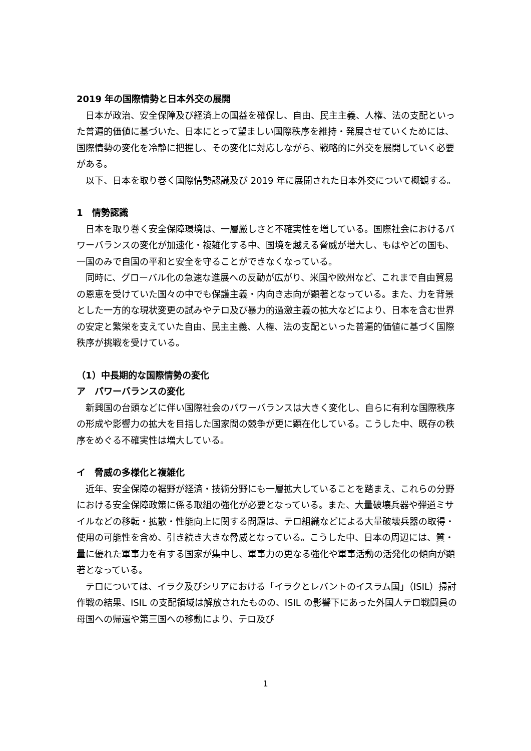2019 年の国際情勢と日本外交の展開
日本が政治、安全保障及び経済上の国益を確保し、自由、民主主義、人権、法の支配といった普遍的価値に基づいた、日本にとって望ましい国際秩序を維持・発展させていくためには、国際情勢の変化を冷静に把握し、その変化に対応しながら、戦略的に外交を展開していく必要がある。
以下、日本を取り巻く国際情勢認識及び 2019 年に展開された日本外交について概観する。
1　情勢認識
日本を取り巻く安全保障環境は、一層厳しさと不確実性を増している。国際社会におけるパワーバランスの変化が加速化・複雑化する中、国境を越える脅威が増大し、もはやどの国も、一国のみで自国の平和と安全を守ることができなくなっている。
同時に、グローバル化の急速な進展への反動が広がり、米国や欧州など、これまで自由貿易の恩恵を受けていた国々の中でも保護主義・内向き志向が顕著となっている。また、力を背景とした一方的な現状変更の試みやテロ及び暴力的過激主義の拡大などにより、日本を含む世界の安定と繁栄を支えていた自由、民主主義、人権、法の支配といった普遍的価値に基づく国際秩序が挑戦を受けている。
（1）中長期的な国際情勢の変化
ア　パワーバランスの変化
新興国の台頭などに伴い国際社会のパワーバランスは大きく変化し、自らに有利な国際秩序の形成や影響力の拡大を目指した国家間の競争が更に顕在化している。こうした中、既存の秩序をめぐる不確実性は増大している。
イ　脅威の多様化と複雑化
近年、安全保障の裾野が経済・技術分野にも一層拡大していることを踏まえ、これらの分野における安全保障政策に係る取組の強化が必要となっている。また、大量破壊兵器や弾道ミサイルなどの移転・拡散・性能向上に関する問題は、テロ組織などによる大量破壊兵器の取得・使用の可能性を含め、引き続き大きな脅威となっている。こうした中、日本の周辺には、質・量に優れた軍事力を有する国家が集中し、軍事力の更なる強化や軍事活動の活発化の傾向が顕著となっている。
テロについては、イラク及びシリアにおける「イラクとレバントのイスラム国」（ISIL）掃討作戦の結果、ISIL の支配領域は解放されたものの、ISIL の影響下にあった外国人テロ戦闘員の母国への帰還や第三国への移動により、テロ及び
1